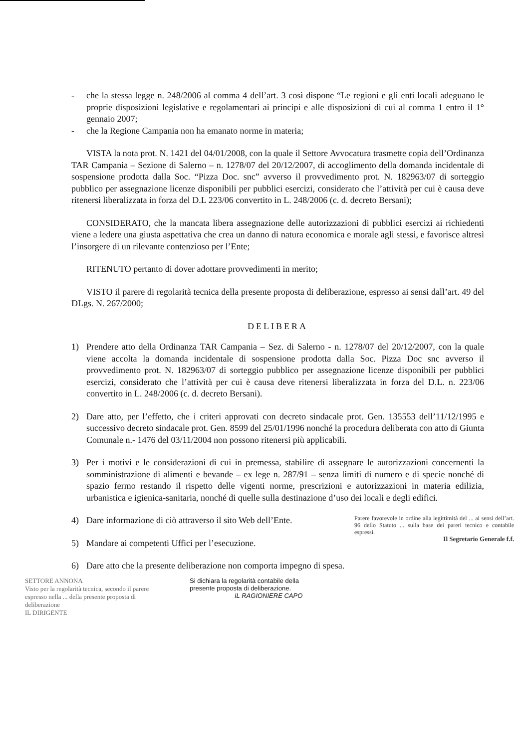- che la stessa legge n. 248/2006 al comma 4 dell’art. 3 così dispone “Le regioni e gli enti locali adeguano le proprie disposizioni legislative e regolamentari ai principi e alle disposizioni di cui al comma 1 entro il 1° gennaio 2007;
- che la Regione Campania non ha emanato norme in materia;
VISTA la nota prot. N. 1421 del 04/01/2008, con la quale il Settore Avvocatura trasmette copia dell’Ordinanza TAR Campania – Sezione di Salerno – n. 1278/07 del 20/12/2007, di accoglimento della domanda incidentale di sospensione prodotta dalla Soc. “Pizza Doc. snc” avverso il provvedimento prot. N. 182963/07 di sorteggio pubblico per assegnazione licenze disponibili per pubblici esercizi, considerato che l’attività per cui è causa deve ritenersi liberalizzata in forza del D.L 223/06 convertito in L. 248/2006 (c. d. decreto Bersani);
CONSIDERATO, che la mancata libera assegnazione delle autorizzazioni di pubblici esercizi ai richiedenti viene a ledere una giusta aspettativa che crea un danno di natura economica e morale agli stessi, e favorisce altresì l’insorgere di un rilevante contenzioso per l’Ente;
RITENUTO pertanto di dover adottare provvedimenti in merito;
VISTO il parere di regolarità tecnica della presente proposta di deliberazione, espresso ai sensi dall’art. 49 del DLgs. N. 267/2000;
DELIBERA
1) Prendere atto della Ordinanza TAR Campania – Sez. di Salerno - n. 1278/07 del 20/12/2007, con la quale viene accolta la domanda incidentale di sospensione prodotta dalla Soc. Pizza Doc snc avverso il provvedimento prot. N. 182963/07 di sorteggio pubblico per assegnazione licenze disponibili per pubblici esercizi, considerato che l’attività per cui è causa deve ritenersi liberalizzata in forza del D.L. n. 223/06 convertito in L. 248/2006 (c. d. decreto Bersani).
2) Dare atto, per l’effetto, che i criteri approvati con decreto sindacale prot. Gen. 135553 dell’11/12/1995 e successivo decreto sindacale prot. Gen. 8599 del 25/01/1996 nonché la procedura deliberata con atto di Giunta Comunale n.- 1476 del 03/11/2004 non possono ritenersi più applicabili.
3) Per i motivi e le considerazioni di cui in premessa, stabilire di assegnare le autorizzazioni concernenti la somministrazione di alimenti e bevande – ex lege n. 287/91 – senza limiti di numero e di specie nonché di spazio fermo restando il rispetto delle vigenti norme, prescrizioni e autorizzazioni in materia edilizia, urbanistica e igienica-sanitaria, nonché di quelle sulla destinazione d’uso dei locali e degli edifici.
4) Dare informazione di ciò attraverso il sito Web dell’Ente.
5) Mandare ai competenti Uffici per l’esecuzione.
Parere favorevole in ordine alla legittimità del ... ai sensi dell’art. 96 dello Statuto ... sulla base dei pareri tecnico e contabile espressi.
Il Segretario Generale f.f.
6) Dare atto che la presente deliberazione non comporta impegno di spesa.
SETTORE ANNONA
Visto per la regolarità tecnica, secondo il parere espresso nella ... della presente proposta di deliberazione
IL DIRIGENTE
Si dichiara la regolarità contabile della
presente proposta di deliberazione.
IL RAGIONIERE CAPO